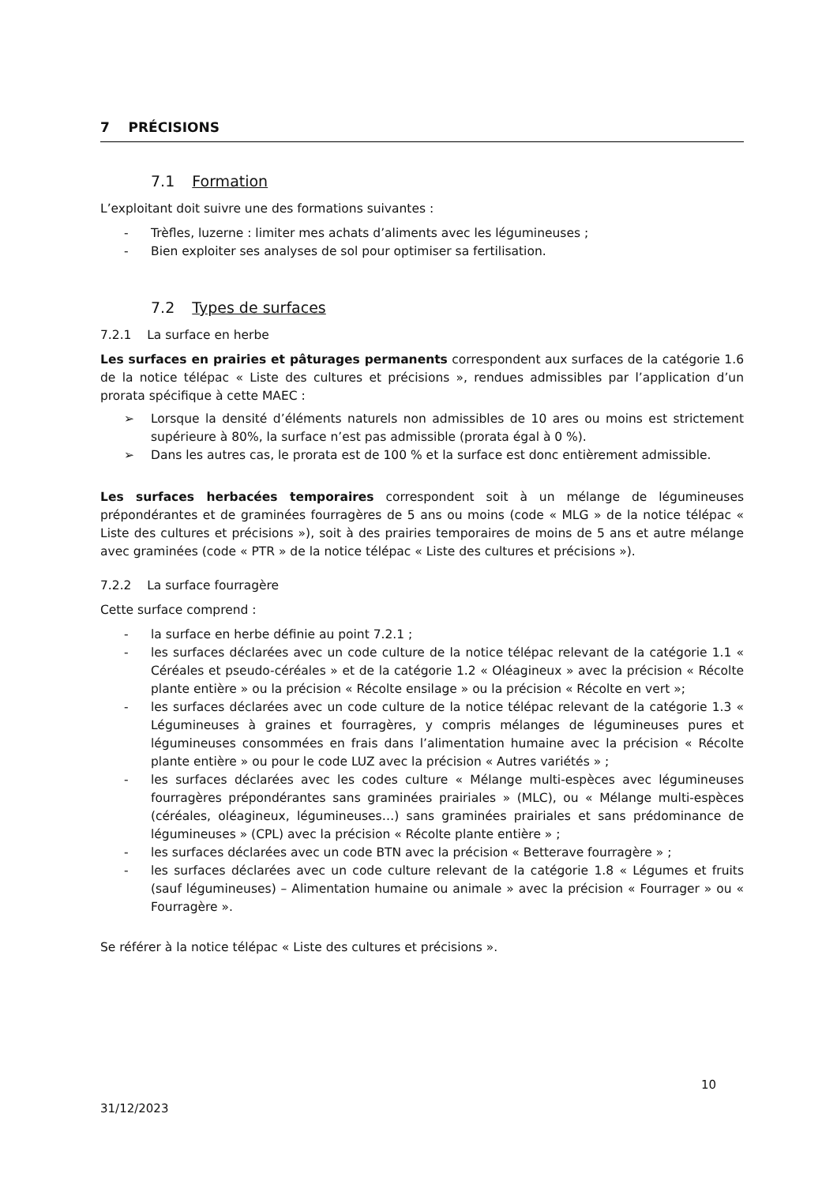7 PRÉCISIONS
7.1 Formation
L’exploitant doit suivre une des formations suivantes :
- Trèfles, luzerne : limiter mes achats d’aliments avec les légumineuses ;
- Bien exploiter ses analyses de sol pour optimiser sa fertilisation.
7.2 Types de surfaces
7.2.1 La surface en herbe
Les surfaces en prairies et pâturages permanents correspondent aux surfaces de la catégorie 1.6 de la notice télépac « Liste des cultures et précisions », rendues admissibles par l’application d’un prorata spécifique à cette MAEC :
➢ Lorsque la densité d’éléments naturels non admissibles de 10 ares ou moins est strictement supérieure à 80%, la surface n’est pas admissible (prorata égal à 0 %).
➢ Dans les autres cas, le prorata est de 100 % et la surface est donc entièrement admissible.
Les surfaces herbacées temporaires correspondent soit à un mélange de légumineuses prépondérantes et de graminées fourragères de 5 ans ou moins (code « MLG » de la notice télépac « Liste des cultures et précisions »), soit à des prairies temporaires de moins de 5 ans et autre mélange avec graminées (code « PTR » de la notice télépac « Liste des cultures et précisions »).
7.2.2 La surface fourragère
Cette surface comprend :
- la surface en herbe définie au point 7.2.1 ;
- les surfaces déclarées avec un code culture de la notice télépac relevant de la catégorie 1.1 « Céréales et pseudo-céréales » et de la catégorie 1.2 « Oléagineux » avec la précision « Récolte plante entière » ou la précision « Récolte ensilage » ou la précision « Récolte en vert »;
- les surfaces déclarées avec un code culture de la notice télépac relevant de la catégorie 1.3 « Légumineuses à graines et fourragères, y compris mélanges de légumineuses pures et légumineuses consommées en frais dans l’alimentation humaine avec la précision « Récolte plante entière » ou pour le code LUZ avec la précision « Autres variétés » ;
- les surfaces déclarées avec les codes culture « Mélange multi-espèces avec légumineuses fourragères prépondérantes sans graminées prairiales » (MLC), ou « Mélange multi-espèces (céréales, oléagineux, légumineuses…) sans graminées prairiales et sans prédominance de légumineuses » (CPL) avec la précision « Récolte plante entière » ;
- les surfaces déclarées avec un code BTN avec la précision « Betterave fourragère » ;
- les surfaces déclarées avec un code culture relevant de la catégorie 1.8 « Légumes et fruits (sauf légumineuses) – Alimentation humaine ou animale » avec la précision « Fourrager » ou « Fourragère ».
Se référer à la notice télépac « Liste des cultures et précisions ».
10
31/12/2023